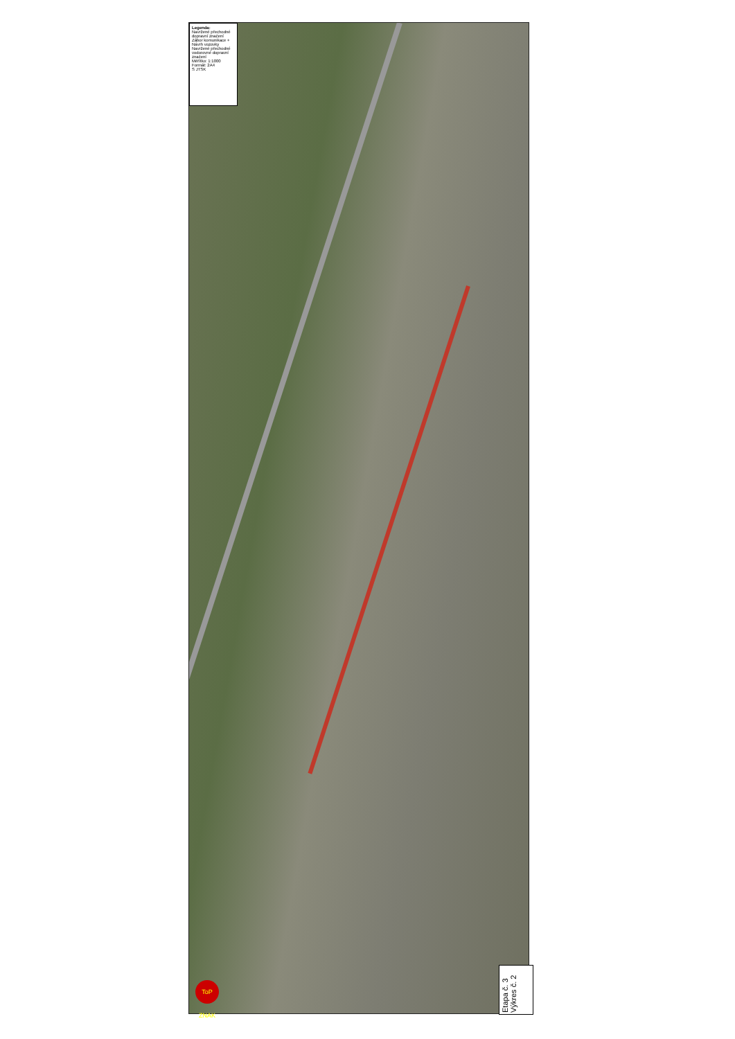Legenda:
Navržené přechodné dopravní značení
Zábor komunikace + Návrh vozovky
Navržené přechodné vodorovné dopravní značení
Měřítko: 1:1000
Formát: 2A4
S JTSK
Etapa č. 3
Výkres č. 2
ToP ZNAK